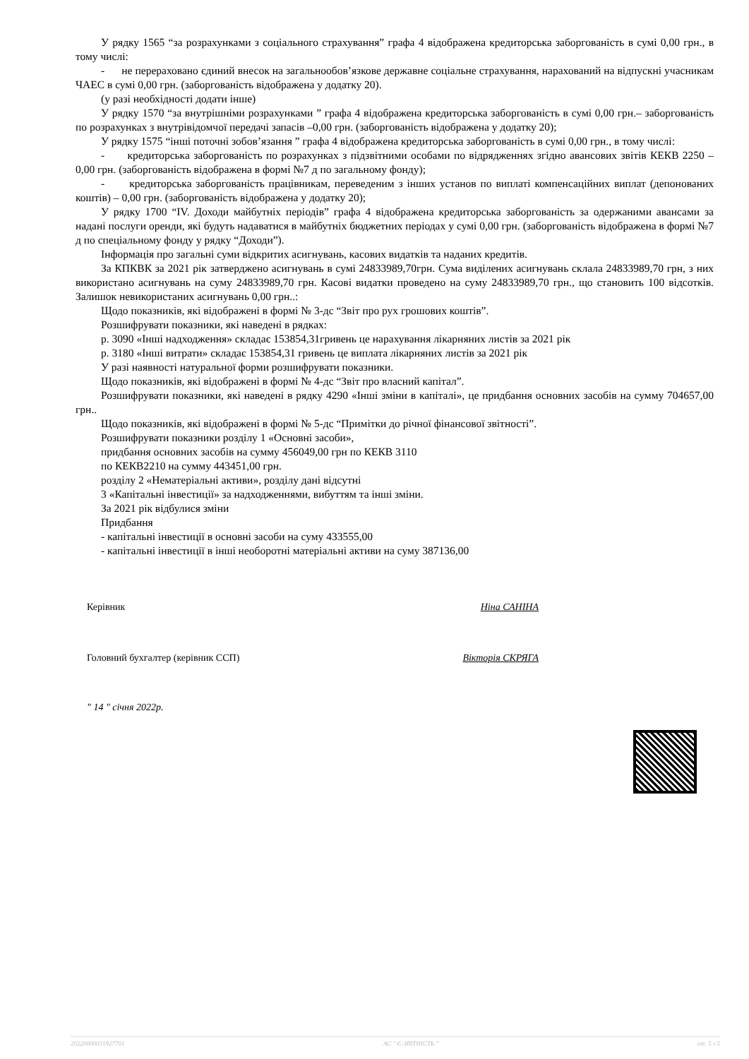У рядку 1565 “за розрахунками з соціального страхування” графа 4 відображена кредиторська заборгованість в сумі 0,00 грн., в тому числі:
- не перераховано єдиний внесок на загальнообов’язкове державне соціальне страхування, нарахований на відпускні учасникам ЧАЕС в сумі 0,00 грн. (заборгованість відображена у додатку 20).
(у разі необхідності додати інше)
У рядку 1570 “за внутрішніми розрахунками ” графа 4 відображена кредиторська заборгованість в сумі 0,00 грн.– заборгованість по розрахунках з внутрівідомчої передачі запасів –0,00 грн. (заборгованість відображена у додатку 20);
У рядку 1575 “інші поточні зобов’язання ” графа 4 відображена кредиторська заборгованість в сумі 0,00 грн., в тому числі:
- кредиторська заборгованість по розрахунках з підзвітними особами по відрядженнях згідно авансових звітів КЕКВ 2250 – 0,00 грн. (заборгованість відображена в формі №7 д по загальному фонду);
- кредиторська заборгованість працівникам, переведеним з інших установ по виплаті компенсаційних виплат (депонованих коштів) – 0,00 грн. (заборгованість відображена у додатку 20);
У рядку 1700 “IV. Доходи майбутніх періодів” графа 4 відображена кредиторська заборгованість за одержаними авансами за надані послуги оренди, які будуть надаватися в майбутніх бюджетних періодах у сумі 0,00 грн. (заборгованість відображена в формі №7 д по спеціальному фонду у рядку “Доходи”).
Інформація про загальні суми відкритих асигнувань, касових видатків та наданих кредитів.
За КПКВК за 2021 рік затверджено асигнувань в сумі 24833989,70грн. Сума виділених асигнувань склала 24833989,70 грн, з них використано асигнувань на суму 24833989,70 грн. Касові видатки проведено на суму 24833989,70 грн., що становить 100 відсотків. Залишок невикористаних асигнувань 0,00 грн..:
Щодо показників, які відображені в формі № 3-дс “Звіт про рух грошових коштів”.
Розшифрувати показники, які наведені в рядках:
р. 3090 «Інші надходження» складає 153854,31гривень це нарахування лікарняних листів за 2021 рік
р. 3180 «Інші витрати» складає 153854,31 гривень це виплата лікарняних листів за 2021 рік
У разі наявності натуральної форми розшифрувати показники.
Щодо показників, які відображені в формі № 4-дс “Звіт про власний капітал”.
Розшифрувати показники, які наведені в рядку 4290 «Інші зміни в капіталі», це придбання основних засобів на сумму 704657,00 грн..
Щодо показників, які відображені в формі № 5-дс “Примітки до річної фінансової звітності”.
Розшифрувати показники розділу 1 «Основні засоби»,
придбання основних засобів на сумму 456049,00 грн по КЕКВ 3110
по КЕКВ2210 на сумму 443451,00 грн.
розділу 2 «Нематеріальні активи», розділу дані відсутні
3 «Капітальні інвестиції» за надходженнями, вибуттям та інші зміни.
За 2021 рік відбулися зміни
Придбання
- капітальні інвестиції в основні засоби на суму 433555,00
- капітальні інвестиції в інші необоротні матеріальні активи на суму 387136,00
Керівник Ніна САНІНА
Головний бухгалтер (керівник ССП) Вікторія СКРЯГА
" 14 " січня 2022р.
20220000031927701 АС " Є-ЗВІТНІСТЬ " ст. 5 з 5